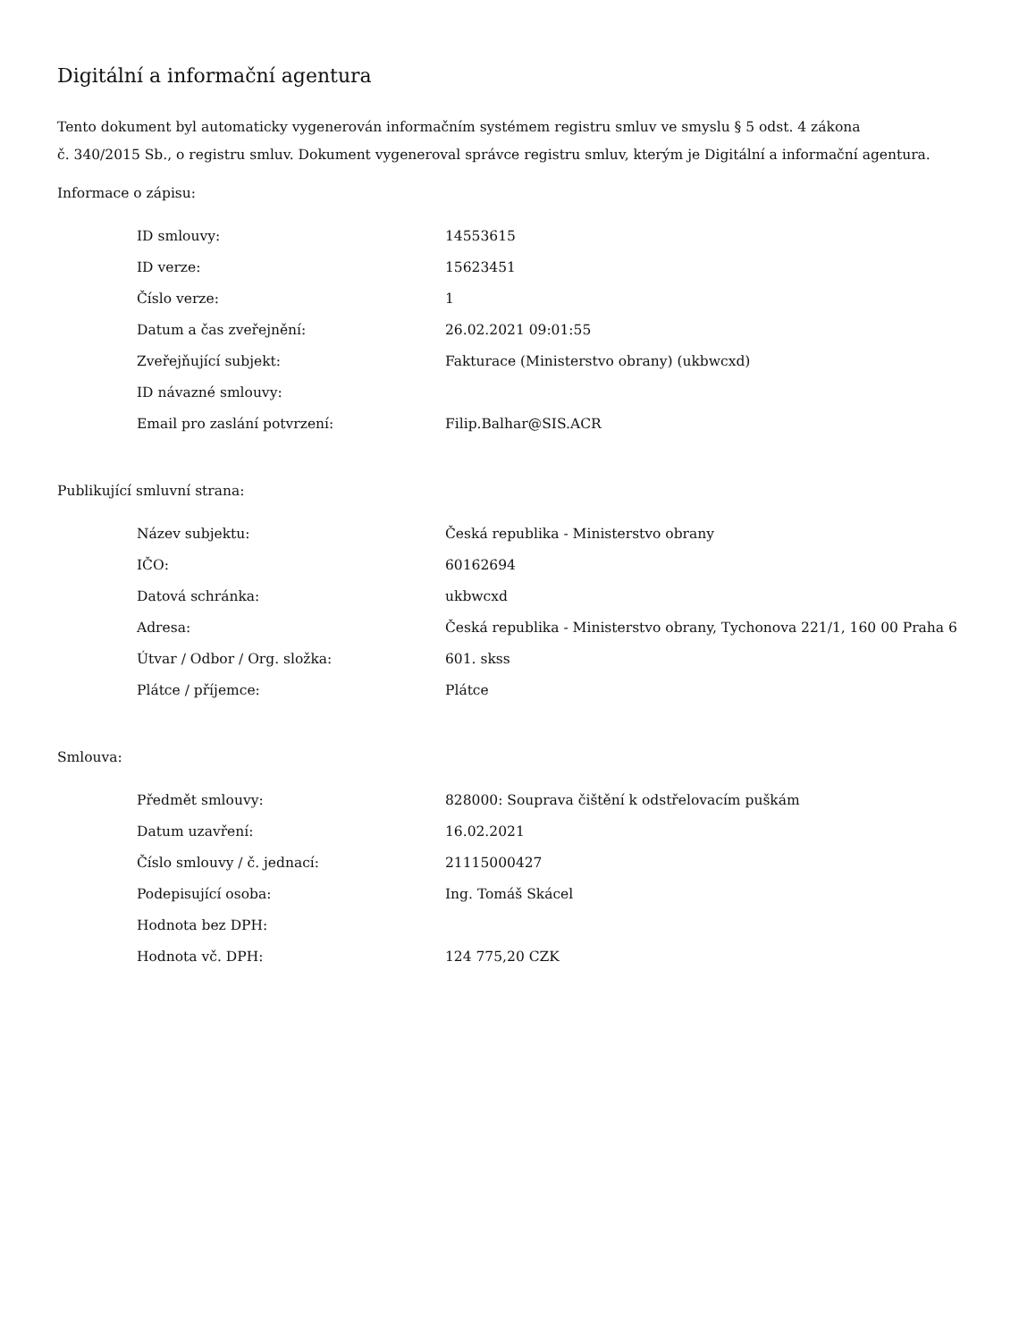Digitální a informační agentura
Tento dokument byl automaticky vygenerován informačním systémem registru smluv ve smyslu § 5 odst. 4 zákona
č. 340/2015 Sb., o registru smluv. Dokument vygeneroval správce registru smluv, kterým je Digitální a informační agentura.
Informace o zápisu:
| ID smlouvy: | 14553615 |
| ID verze: | 15623451 |
| Číslo verze: | 1 |
| Datum a čas zveřejnění: | 26.02.2021 09:01:55 |
| Zveřejňující subjekt: | Fakturace (Ministerstvo obrany) (ukbwcxd) |
| ID návazné smlouvy: | |
| Email pro zaslání potvrzení: | Filip.Balhar@SIS.ACR |
Publikující smluvní strana:
| Název subjektu: | Česká republika - Ministerstvo obrany |
| IČO: | 60162694 |
| Datová schránka: | ukbwcxd |
| Adresa: | Česká republika - Ministerstvo obrany, Tychonova 221/1, 160 00 Praha 6 |
| Útvar / Odbor / Org. složka: | 601. skss |
| Plátce / příjemce: | Plátce |
Smlouva:
| Předmět smlouvy: | 828000: Souprava čištění k odstřelovacím puškám |
| Datum uzavření: | 16.02.2021 |
| Číslo smlouvy / č. jednací: | 21115000427 |
| Podepisující osoba: | Ing. Tomáš Skácel |
| Hodnota bez DPH: | |
| Hodnota vč. DPH: | 124 775,20 CZK |